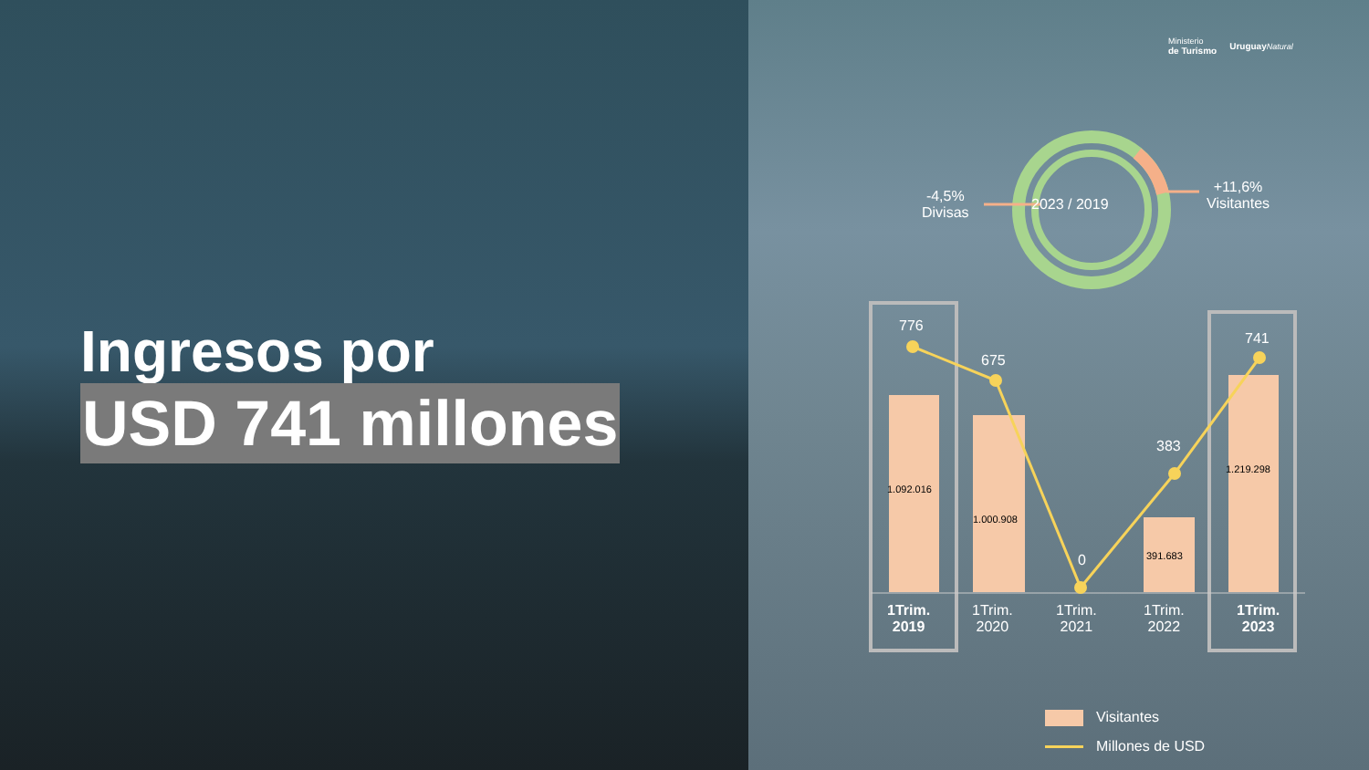Ministerio
de Turismo Uruguay Natural
Ingresos por
USD 741 millones
2023 / 2019
-4,5%
Divisas
+11,6%
Visitantes
776
675
0
383
741
1.092.016
1.000.908
391.683
1.219.298
1Trim.
2019
1Trim.
2020
1Trim.
2021
1Trim.
2022
1Trim.
2023
Visitantes
Millones de USD